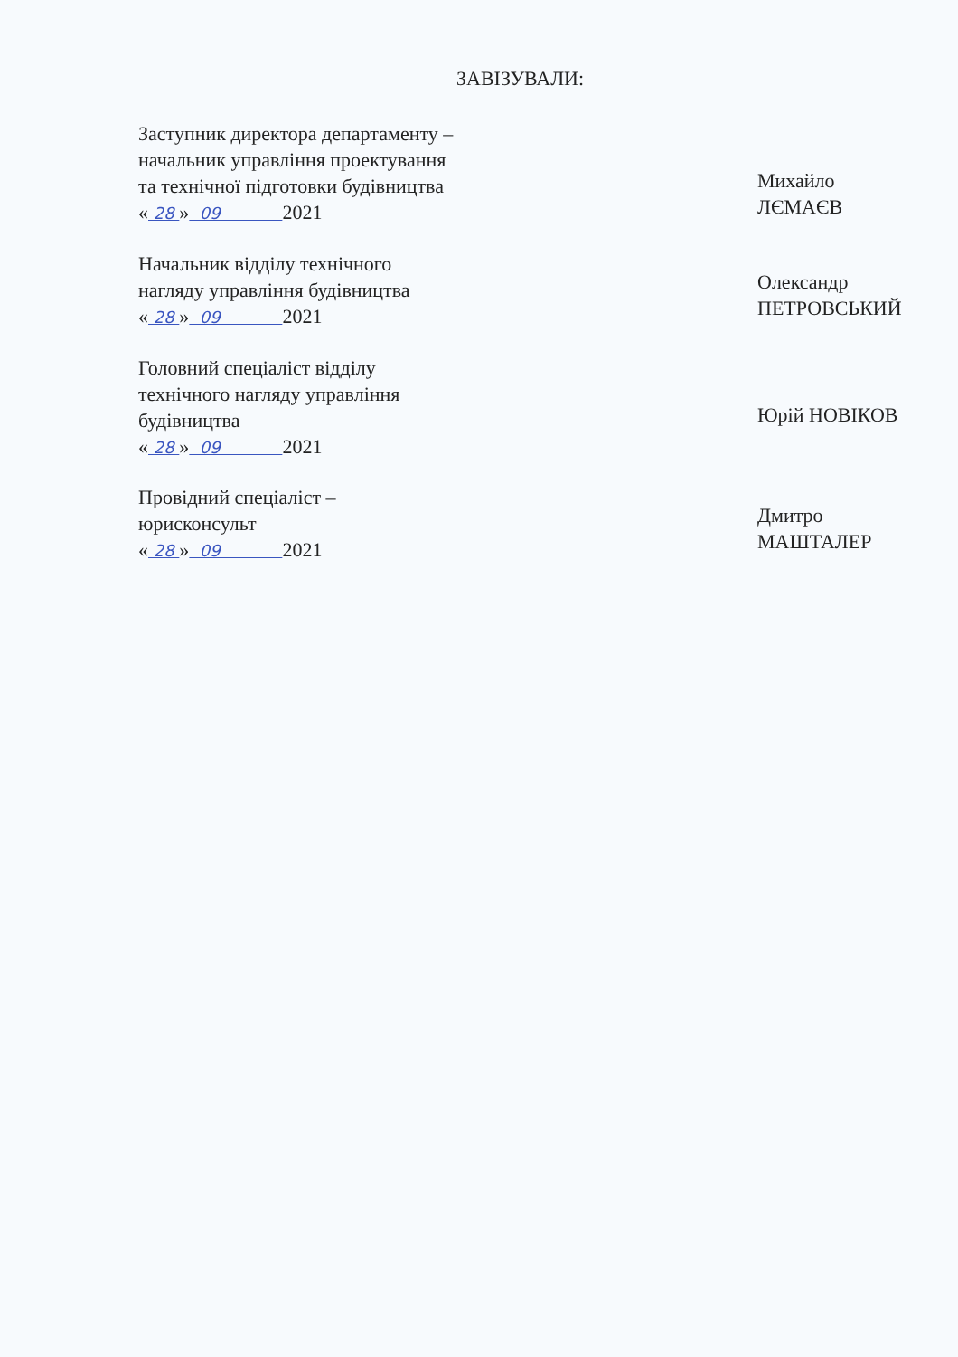ЗАВІЗУВАЛИ:
Заступник директора департаменту –
начальник управління проектування
та технічної підготовки будівництва
« 28 » 09 2021
Михайло ЛЄМАЄВ
Начальник відділу технічного
нагляду управління будівництва
« 28 » 09 2021
Олександр ПЕТРОВСЬКИЙ
Головний спеціаліст відділу
технічного нагляду управління
будівництва
« 28 » 09 2021
Юрій НОВІКОВ
Провідний спеціаліст –
юрисконсульт
« 28 » 09 2021
Дмитро МАШТАЛЕР